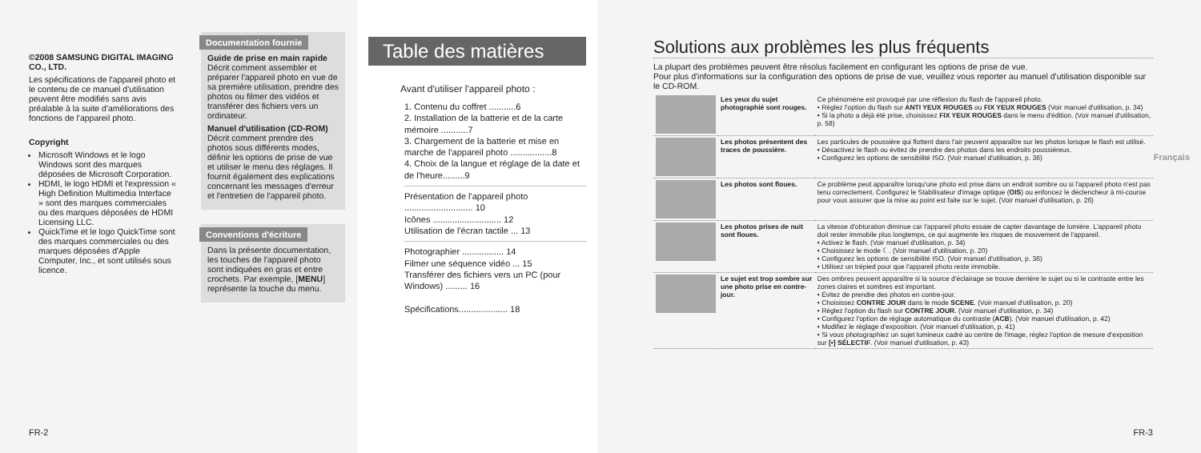©2008 SAMSUNG DIGITAL IMAGING CO., LTD.
Les spécifications de l'appareil photo et le contenu de ce manuel d'utilisation peuvent être modifiés sans avis préalable à la suite d'améliorations des fonctions de l'appareil photo.
Copyright
Microsoft Windows et le logo Windows sont des marques déposées de Microsoft Corporation.
HDMI, le logo HDMI et l'expression « High Definition Multimedia Interface » sont des marques commerciales ou des marques déposées de HDMI Licensing LLC.
QuickTime et le logo QuickTime sont des marques commerciales ou des marques déposées d'Apple Computer, Inc., et sont utilisés sous licence.
Documentation fournie
Guide de prise en main rapide
Décrit comment assembler et préparer l'appareil photo en vue de sa première utilisation, prendre des photos ou filmer des vidéos et transférer des fichiers vers un ordinateur.
Manuel d'utilisation (CD-ROM)
Décrit comment prendre des photos sous différents modes, définir les options de prise de vue et utiliser le menu des réglages. Il fournit également des explications concernant les messages d'erreur et l'entretien de l'appareil photo.
Conventions d'écriture
Dans la présente documentation, les touches de l'appareil photo sont indiquées en gras et entre crochets. Par exemple, [MENU] représente la touche du menu.
FR-2
Table des matières
Avant d'utiliser l'appareil photo :
1. Contenu du coffret ...........6
2. Installation de la batterie et de la carte mémoire ...........7
3. Chargement de la batterie et mise en marche de l'appareil photo .................8
4. Choix de la langue et réglage de la date et de l'heure.........9
Présentation de l'appareil photo ............................ 10
Icônes ............................ 12
Utilisation de l'écran tactile ... 13
Photographier ................. 14
Filmer une séquence vidéo ... 15
Transférer des fichiers vers un PC (pour Windows) ......... 16
Spécifications.................... 18
Solutions aux problèmes les plus fréquents
La plupart des problèmes peuvent être résolus facilement en configurant les options de prise de vue.
Pour plus d'informations sur la configuration des options de prise de vue, veuillez vous reporter au manuel d'utilisation disponible sur le CD-ROM.
| | Les yeux du sujet photographié sont rouges. | Ce phénomène est provoqué par une réflexion du flash de l'appareil photo. • Réglez l'option du flash sur ANTI YEUX ROUGES ou FIX YEUX ROUGES (Voir manuel d'utilisation, p. 34) • Si la photo a déjà été prise, choisissez FIX YEUX ROUGES dans le menu d'édition. (Voir manuel d'utilisation, p. 58) |
| | Les photos présentent des traces de poussière. | Les particules de poussière qui flottent dans l'air peuvent apparaître sur les photos lorsque le flash est utilisé. • Désactivez le flash ou évitez de prendre des photos dans les endroits poussiéreux. • Configurez les options de sensibilité ISO. (Voir manuel d'utilisation, p. 36) |
| | Les photos sont floues. | Ce problème peut apparaître lorsqu'une photo est prise dans un endroit sombre ou si l'appareil photo n'est pas tenu correctement. Configurez le Stabilisateur d'image optique ( OIS ) ou enfoncez le déclencheur à mi-course pour vous assurer que la mise au point est faite sur le sujet. (Voir manuel d'utilisation, p. 26) |
| | Les photos prises de nuit sont floues. | La vitesse d'obturation diminue car l'appareil photo essaie de capter davantage de lumière. L'appareil photo doit rester immobile plus longtemps, ce qui augmente les risques de mouvement de l'appareil. • Activez le flash. (Voir manuel d'utilisation, p. 34) • Choisissez le mode ☾. (Voir manuel d'utilisation, p. 20) • Configurez les options de sensibilité ISO. (Voir manuel d'utilisation, p. 36) • Utilisez un trépied pour que l'appareil photo reste immobile. |
| | Le sujet est trop sombre sur une photo prise en contre-jour. | Des ombres peuvent apparaître si la source d'éclairage se trouve derrière le sujet ou si le contraste entre les zones claires et sombres est important. • Évitez de prendre des photos en contre-jour. • Choisissez CONTRE JOUR dans le mode SCENE . (Voir manuel d'utilisation, p. 20) • Réglez l'option du flash sur CONTRE JOUR . (Voir manuel d'utilisation, p. 34) • Configurez l'option de réglage automatique du contraste ( ACB ). (Voir manuel d'utilisation, p. 42) • Modifiez le réglage d'exposition. (Voir manuel d'utilisation, p. 41) • Si vous photographiez un sujet lumineux cadré au centre de l'image, réglez l'option de mesure d'exposition sur [•] SÉLECTIF . (Voir manuel d'utilisation, p. 43) |
Français
FR-3